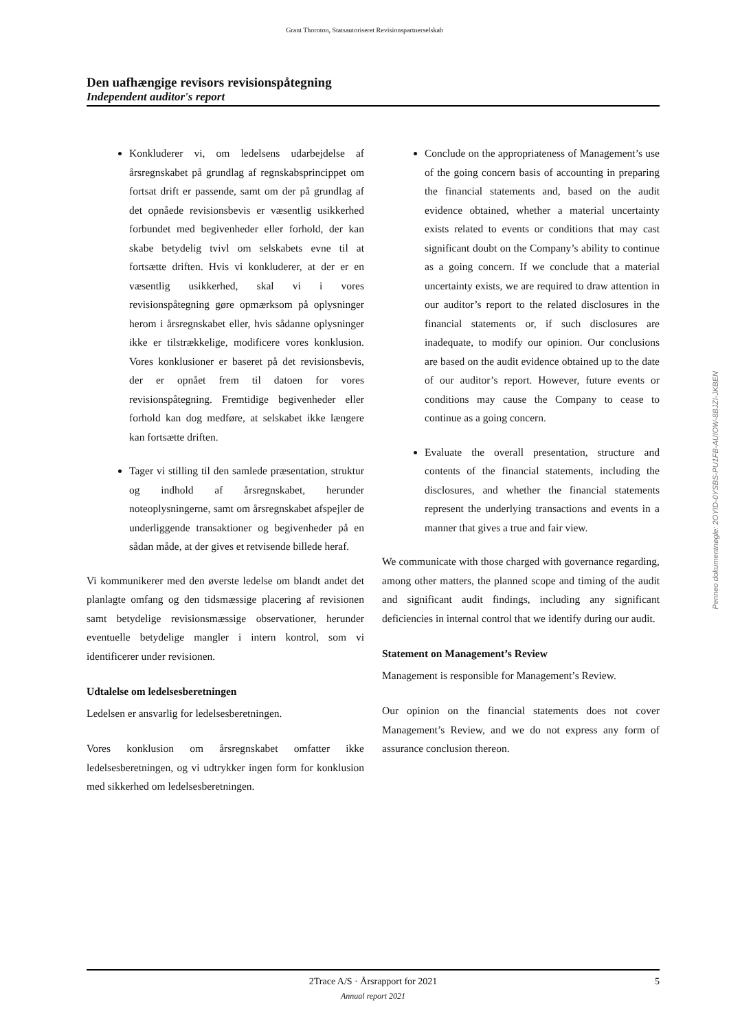Grant Thornton, Statsautoriseret Revisionspartnerselskab
Den uafhængige revisors revisionspåtegning
Independent auditor's report
Konkluderer vi, om ledelsens udarbejdelse af årsregnskabet på grundlag af regnskabsprincippet om fortsat drift er passende, samt om der på grundlag af det opnåede revisionsbevis er væsentlig usikkerhed forbundet med begivenheder eller forhold, der kan skabe betydelig tvivl om selskabets evne til at fortsætte driften. Hvis vi konkluderer, at der er en væsentlig usikkerhed, skal vi i vores revisionspåtegning gøre opmærksom på oplysninger herom i årsregnskabet eller, hvis sådanne oplysninger ikke er tilstrækkelige, modificere vores konklusion. Vores konklusioner er baseret på det revisionsbevis, der er opnået frem til datoen for vores revisionspåtegning. Fremtidige begivenheder eller forhold kan dog medføre, at selskabet ikke længere kan fortsætte driften.
Tager vi stilling til den samlede præsentation, struktur og indhold af årsregnskabet, herunder noteoplysningerne, samt om årsregnskabet afspejler de underliggende transaktioner og begivenheder på en sådan måde, at der gives et retvisende billede heraf.
Vi kommunikerer med den øverste ledelse om blandt andet det planlagte omfang og den tidsmæssige placering af revisionen samt betydelige revisionsmæssige observationer, herunder eventuelle betydelige mangler i intern kontrol, som vi identificerer under revisionen.
Udtalelse om ledelsesberetningen
Ledelsen er ansvarlig for ledelsesberetningen.
Vores konklusion om årsregnskabet omfatter ikke ledelsesberetningen, og vi udtrykker ingen form for konklusion med sikkerhed om ledelsesberetningen.
Conclude on the appropriateness of Management’s use of the going concern basis of accounting in preparing the financial statements and, based on the audit evidence obtained, whether a material uncertainty exists related to events or conditions that may cast significant doubt on the Company’s ability to continue as a going concern. If we conclude that a material uncertainty exists, we are required to draw attention in our auditor’s report to the related disclosures in the financial statements or, if such disclosures are inadequate, to modify our opinion. Our conclusions are based on the audit evidence obtained up to the date of our auditor’s report. However, future events or conditions may cause the Company to cease to continue as a going concern.
Evaluate the overall presentation, structure and contents of the financial statements, including the disclosures, and whether the financial statements represent the underlying transactions and events in a manner that gives a true and fair view.
We communicate with those charged with governance regarding, among other matters, the planned scope and timing of the audit and significant audit findings, including any significant deficiencies in internal control that we identify during our audit.
Statement on Management’s Review
Management is responsible for Management’s Review.
Our opinion on the financial statements does not cover Management’s Review, and we do not express any form of assurance conclusion thereon.
Penneo dokumentnøgle: 2OYID-0YSBS-PU1FB-AUIOW-8BJZI-JKBEN
2Trace A/S · Årsrapport for 2021 5 Annual report 2021